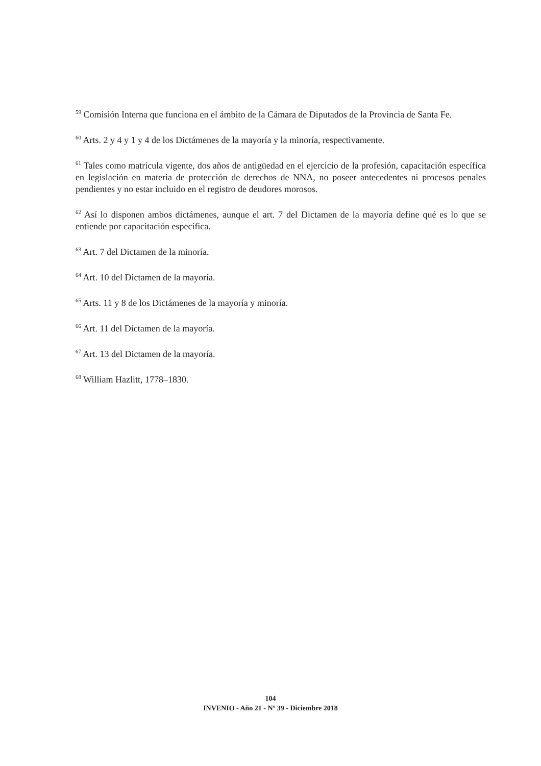<sup>59</sup> Comisión Interna que funciona en el ámbito de la Cámara de Diputados de la Provincia de Santa Fe.
<sup>60</sup> Arts. 2 y 4 y 1 y 4 de los Dictámenes de la mayoría y la minoría, respectivamente.
<sup>61</sup> Tales como matrícula vigente, dos años de antigüedad en el ejercicio de la profesión, capacitación específica en legislación en materia de protección de derechos de NNA, no poseer antecedentes ni procesos penales pendientes y no estar incluido en el registro de deudores morosos.
<sup>62</sup> Así lo disponen ambos dictámenes, aunque el art. 7 del Dictamen de la mayoría define qué es lo que se entiende por capacitación específica.
<sup>63</sup> Art. 7 del Dictamen de la minoría.
<sup>64</sup> Art. 10 del Dictamen de la mayoría.
<sup>65</sup> Arts. 11 y 8 de los Dictámenes de la mayoría y minoría.
<sup>66</sup> Art. 11 del Dictamen de la mayoría.
<sup>67</sup> Art. 13 del Dictamen de la mayoría.
<sup>68</sup> William Hazlitt, 1778–1830.
104
INVENIO - Año 21 - Nº 39 - Diciembre 2018